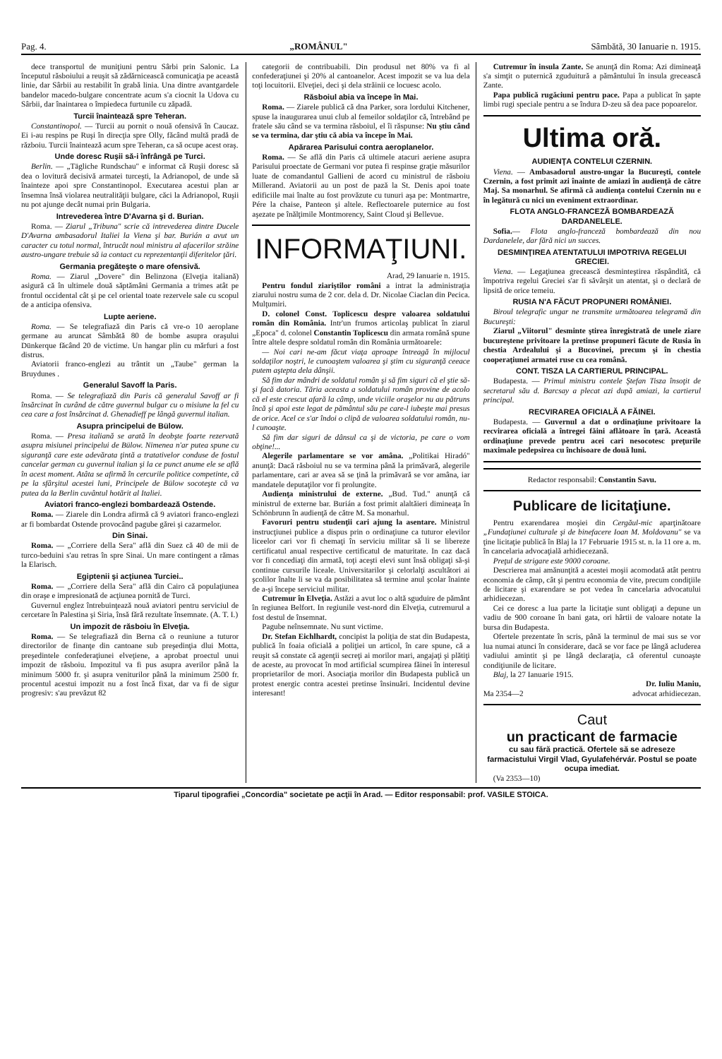Pag. 4. „ROMÂNUL" Sâmbătă, 30 Ianuarie n. 1915.
dece transportul de muniţiuni pentru Sârbi prin Salonic. La începutul răsboiului a reuşit să zădărnicească comunicaţia pe această linie, dar Sârbii au restabilit în grabă linia. Una dintre avantgardele bandelor macedo-bulgare concentrate acum s'a ciocnit la Udova cu Sârbii, dar înaintarea o împiedeca furtunile cu zăpadă.
Turcii înaintează spre Teheran.
Constantinopol. — Turcii au pornit o nouă ofensivă în Caucaz. Ei i-au respins pe Ruşi în direcţia spre Olly, făcând multă pradă de războiu. Turcii înaintează acum spre Teheran, ca să ocupe acest oraş.
Unde doresc Ruşii să-i înfrângă pe Turci.
Berlin. — „Tägliche Rundschau" e informat că Ruşii doresc să dea o lovitură decisivă armatei turceşti, la Adrianopol, de unde să înainteze apoi spre Constantinopol. Executarea acestui plan ar însemna însă violarea neutralităţii bulgare, căci la Adrianopol, Ruşii nu pot ajunge decât numai prin Bulgaria.
Intrevederea între D'Avarna şi d. Burian.
Roma. — Ziarul „Tribuna" scrie că intrevederea dintre Ducele D'Avarna ambasadorul Italiei la Viena şi bar. Burián a avut un caracter cu totul normal, întrucât noul ministru al afacerilor străine austro-ungare trebuie să ia contact cu reprezentanţii diferitelor ţări.
Germania pregăteşte o mare ofensivă.
Roma. — Ziarul „Dovere" din Belinzona (Elveţia italiană) asigură că în ultimele două săptămâni Germania a trimes atât pe frontul occidental cât şi pe cel oriental toate rezervele sale cu scopul de a anticipa ofensiva.
Lupte aeriene.
Roma. — Se telegrafiază din Paris că vre-o 10 aeroplane germane au aruncat Sâmbătă 80 de bombe asupra oraşului Dünkerque făcând 20 de victime. Un hangar plin cu mărfuri a fost distrus.
Aviatorii franco-englezi au trântit un „Taube" german la Bruydunes .
Generalul Savoff la Paris.
Roma. — Se telegrafiază din Paris că generalul Savoff ar fi însărcinat în curând de către guvernul bulgar cu o misiune la fel cu cea care a fost însărcinat d. Ghenadieff pe lângă guvernul italian.
Asupra principelui de Bülow.
Roma. — Presa italiană se arată în deobşte foarte rezervată asupra misiunei principelui de Bülow. Nimenea n'ar putea spune cu siguranţă care este adevărata ţintă a tratativelor conduse de fostul cancelar german cu guvernul italian şi la ce punct anume ele se află în acest moment. Atâta se afirmă în cercurile politice competinte, că pe la sfârşitul acestei luni, Principele de Bülow socoteşte că va putea da la Berlin cuvântul hotărit al Italiei.
Aviatori franco-englezi bombardează Ostende.
Roma. — Ziarele din Londra afirmă că 9 aviatori franco-englezi ar fi bombardat Ostende provocând pagube gărei şi cazarmelor.
Din Sinai.
Roma. — „Corriere della Sera" află din Suez că 40 de mii de turco-beduini s'au retras în spre Sinai. Un mare contingent a rămas la Elarisch.
Egiptenii şi acţiunea Turciei..
Roma. — „Corriere della Sera" află din Cairo că populaţiunea din oraşe e impresionată de acţiunea pornită de Turci.
Guvernul englez întrebuinţează nouă aviatori pentru serviciul de cercetare în Palestina şi Siria, însă fără rezultate însemnate. (A. T. I.)
Un impozit de răsboiu în Elveţia.
Roma. — Se telegrafiază din Berna că o reuniune a tuturor directorilor de finanţe din cantoane sub preşedinţia dlui Motta, preşedintele confederaţiunei elveţiene, a aprobat proectul unui impozit de răsboiu. Impozitul va fi pus asupra averilor până la minimum 5000 fr. şi asupra veniturilor până la minimum 2500 fr. procentul acestui impozit nu a fost încă fixat, dar va fi de sigur progresiv: s'au prevăzut 82
categorii de contribuabili. Din produsul net 80% va fi al confederaţiunei şi 20% al cantoanelor. Acest impozit se va lua dela toţi locuitorii. Elveţiei, deci şi dela străinii ce locuesc acolo.
Răsboiul abia va începe în Mai.
Roma. — Ziarele publică că dna Parker, sora lordului Kitchener, spuse la inaugurarea unui club al femeilor soldaţilor că, întrebând pe fratele său când se va termina răsboiul, el îi răspunse: Nu ştiu când se va termina, dar ştiu că abia va începe în Mai.
Apărarea Parisului contra aeroplanelor.
Roma. — Se află din Paris că ultimele atacuri aeriene asupra Parisului proectate de Germani vor putea fi respinse graţie măsurilor luate de comandantul Gallieni de acord cu ministrul de răsboiu Millerand. Aviatorii au un post de pază la St. Denis apoi toate edificiile mai înalte au fost provăzute cu tunuri aşa pe: Montmartre, Pére la chaise, Panteon şi altele. Reflectoarele puternice au fost aşezate pe înălţimile Montmorency, Saint Cloud şi Bellevue.
INFORMAŢIUNI.
Arad, 29 Ianuarie n. 1915.
Pentru fondul ziariştilor români a intrat la administraţia ziarului nostru suma de 2 cor. dela d. Dr. Nicolae Ciaclan din Pecica. Mulţumiri.
D. colonel Const. Toplicescu despre valoarea soldatului român din România. Intr'un frumos articolaş publicat în ziarul „Epoca" d. colonel Constantin Toplicescu din armata română spune între altele despre soldatul român din România următoarele:
— Noi cari ne-am făcut viaţa aproape întreagă în mijlocul soldaţilor noştri, le cunoaştem valoarea şi ştim cu siguranţă ceeace putem aştepta dela dânşii.
Să fim dar mândri de soldatul român şi să fim siguri că el ştie să-şi facă datoria. Tăria aceasta a soldatului român provine de acolo că el este crescut afară la câmp, unde viciile oraşelor nu au pătruns încă şi apoi este legat de pământul său pe care-l iubeşte mai presus de orice. Acel ce s'ar îndoi o clipă de valoarea soldatului român, nu-l cunoaşte.
Să fim dar siguri de dânsul ca şi de victoria, pe care o vom obţine!...
Alegerile parlamentare se vor amâna. „Politikai Hiradó" anunţă: Dacă răsboiul nu se va termina până la primăvară, alegerile parlamentare, cari ar avea să se ţină la primăvară se vor amâna, iar mandatele deputaţilor vor fi prolungite.
Audienţa ministrului de externe. „Bud. Tud." anunţă că ministrul de externe bar. Burián a fost primit alaltăieri dimineaţa în Schönbrunn în audienţă de către M. Sa monarhul.
Favoruri pentru studenţii cari ajung la asentare. Ministrul instrucţiunei publice a dispus prin o ordinaţiune ca tuturor elevilor liceelor cari vor fi chemaţi în serviciu militar să li se libereze certificatul anual respective certificatul de maturitate. In caz dacă vor fi concediaţi din armată, toţi aceşti elevi sunt însă obligaţi să-şi continue cursurile liceale. Universitarilor şi celorlalţi ascultători ai şcolilor înalte li se va da posibilitatea să termine anul şcolar înainte de a-şi începe serviciul militar.
Cutremur în Elveţia. Astăzi a avut loc o altă sguduire de pământ în regiunea Belfort. In regiunile vest-nord din Elveţia, cutremurul a fost destul de însemnat.
Pagube neînsemnate. Nu sunt victime.
Dr. Stefan Eichlhardt, concipist la poliţia de stat din Budapesta, publică în foaia oficială a poliţiei un articol, în care spune, că a reuşit să constate că agenţii secreţi ai morilor mari, angajaţi şi plătiţi de aceste, au provocat în mod artificial scumpirea făinei în interesul proprietarilor de mori. Asociaţia morilor din Budapesta publică un protest energic contra acestei pretinse însinuări. Incidentul devine interesant!
Cutremur în insula Zante. Se anunţă din Roma: Azi dimineaţă s'a simţit o puternică zguduitură a pământului în insula grecească Zante.
Papa publică rugăciuni pentru pace. Papa a publicat în şapte limbi rugi speciale pentru a se îndura D-zeu să dea pace popoarelor.
Ultima oră.
AUDIENŢA CONTELUI CZERNIN.
Viena. — Ambasadorul austro-ungar la Bucureşti, contele Czernin, a fost primit azi înainte de amiazi în audienţă de către Maj. Sa monarhul. Se afirmă că audienţa contelui Czernin nu e în legătură cu nici un eveniment extraordinar.
FLOTA ANGLO-FRANCEZĂ BOMBARDEAZĂ DARDANELELE.
Sofia.— Flota anglo-franceză bombardează din nou Dardanelele, dar fără nici un succes.
DESMINŢIREA ATENTATULUI IMPOTRIVA REGELUI GRECIEI.
Viena. — Legaţiunea grecească desminteştirea răspândită, că împotriva regelui Greciei s'ar fi săvârşit un atentat, şi o declară de lipsită de orice temeiu.
RUSIA N'A FĂCUT PROPUNERI ROMÂNIEI.
Biroul telegrafic ungar ne transmite următoarea telegramă din Bucureşti:
Ziarul „Viitorul" desminte ştirea înregistrată de unele ziare bucureştene privitoare la pretinse propuneri făcute de Rusia în chestia Ardealului şi a Bucovinei, precum şi în chestia cooperaţiunei armatei ruse cu cea română.
CONT. TISZA LA CARTIERUL PRINCIPAL.
Budapesta. — Primul ministru contele Ştefan Tisza însoţit de secretarul său d. Barcsay a plecat azi după amiazi, la cartierul principal.
RECVIRAREA OFICIALĂ A FĂINEI.
Budapesta. — Guvernul a dat o ordinaţiune privitoare la recvirarea oficială a întregei făini aflătoare în ţară. Această ordinaţiune prevede pentru acei cari nesocotesc preţurile maximale pedepsirea cu închisoare de două luni.
Redactor responsabil: Constantin Savu.
Publicare de licitaţiune.
Pentru exarendarea moşiei din Cergăul-mic aparţinătoare „Fundaţiunei culturale şi de binefacere Ioan M. Moldovanu" se va ţine licitaţie publică în Blaj la 17 Februarie 1915 st. n. la 11 ore a. m. în cancelaria advocaţială arhidiecezană.
Preţul de strigare este 9000 coroane.
Descrierea mai amănunţită a acestei moşii acomodată atât pentru economia de câmp, cât şi pentru economia de vite, precum condiţiile de licitare şi exarendare se pot vedea în cancelaria advocatului arhidiecezan.
Cei ce doresc a lua parte la licitaţie sunt obligaţi a depune un vadiu de 900 coroane în bani gata, ori hârtii de valoare notate la bursa din Budapesta.
Ofertele prezentate în scris, până la terminul de mai sus se vor lua numai atunci în considerare, dacă se vor face pe lângă acluderea vadiului amintit şi pe lângă declaraţia, că oferentul cunoaşte condiţiunile de licitare.
Blaj, la 27 Ianuarie 1915.
Dr. Iuliu Maniu,
Ma 2354—2 advocat arhidiecezan.
Caut
un practicant de farmacie
cu sau fără practică. Ofertele să se adreseze farmacistului Virgil Vlad, Gyulafehérvár. Postul se poate ocupa imediat.
(Va 2353—10)
Tiparul tipografiei „Concordia" societate pe acţii în Arad. — Editor responsabil: prof. VASILE STOICA.